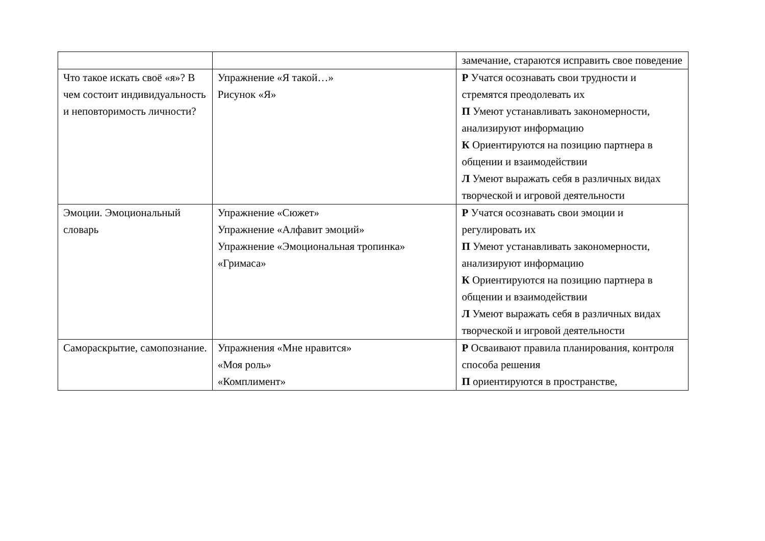| | | замечание, стараются исправить свое поведение |
| Что такое искать своё «я»? В чем состоит индивидуальность и неповторимость личности? | Упражнение «Я такой…» Рисунок «Я» | Р Учатся осознавать свои трудности и стремятся преодолевать их П Умеют устанавливать закономерности, анализируют информацию К Ориентируются на позицию партнера в общении и взаимодействии Л Умеют выражать себя в различных видах творческой и игровой деятельности |
| Эмоции. Эмоциональный словарь | Упражнение «Сюжет» Упражнение «Алфавит эмоций» Упражнение «Эмоциональная тропинка» «Гримаса» | Р Учатся осознавать свои эмоции и регулировать их П Умеют устанавливать закономерности, анализируют информацию К Ориентируются на позицию партнера в общении и взаимодействии Л Умеют выражать себя в различных видах творческой и игровой деятельности |
| Самораскрытие, самопознание. | Упражнения «Мне нравится» «Моя роль» «Комплимент» | Р Осваивают правила планирования, контроля способа решения П ориентируются в пространстве, |